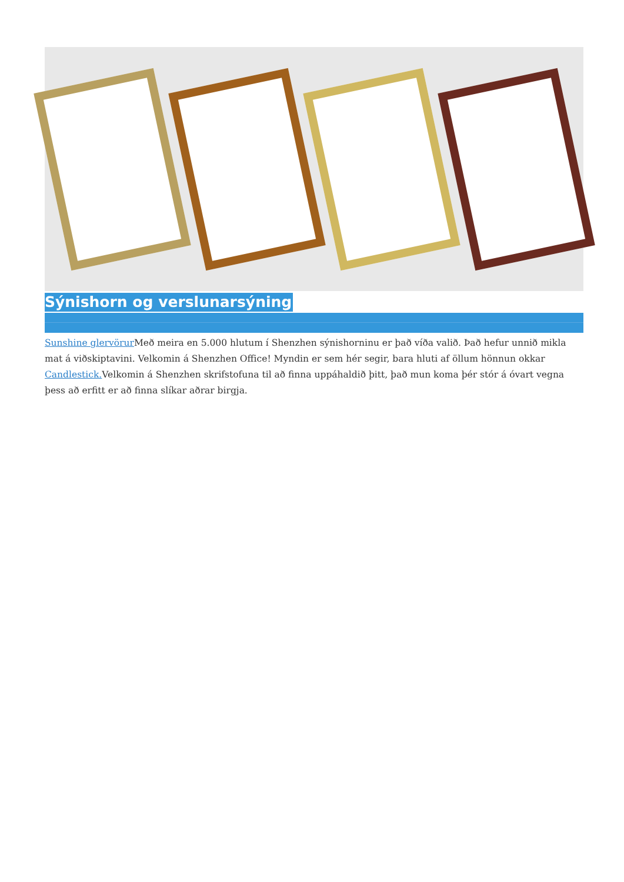Sýnishorn og verslunarsýning
Sunshine glervörur Með meira en 5.000 hlutum í Shenzhen sýnishorninu er það víða valið. Það hefur unnið mikla mat á viðskiptavini. Velkomin á Shenzhen Office! Myndin er sem hér segir, bara hluti af öllum hönnun okkar Candlestick. Velkomin á Shenzhen skrifstofuna til að finna uppáhaldið þitt, það mun koma þér stór á óvart vegna þess að erfitt er að finna slíkar aðrar birgja.